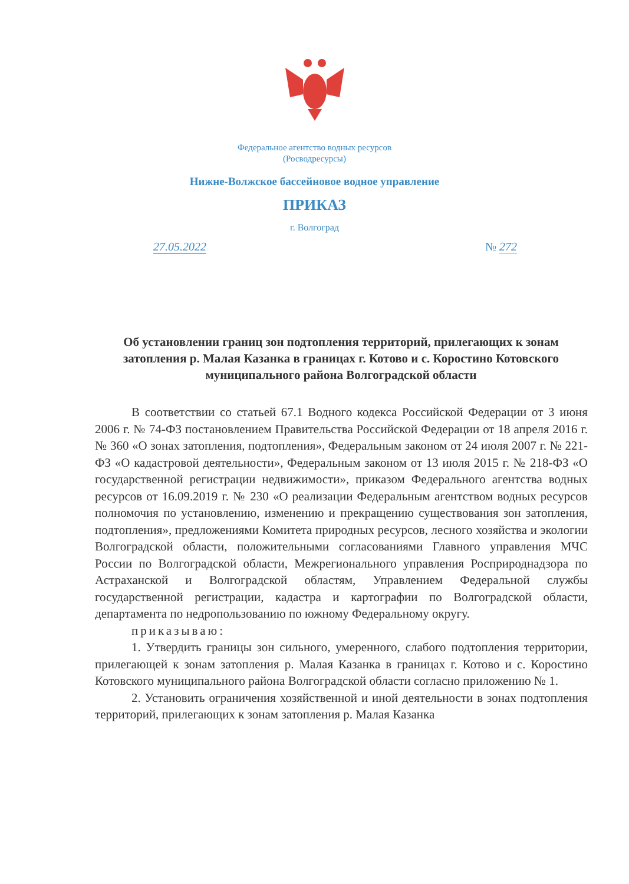Федеральное агентство водных ресурсов
(Росводресурсы)
Нижне-Волжское бассейновое водное управление
ПРИКАЗ
г. Волгоград
27.05.2022 № 272
Об установлении границ зон подтопления территорий, прилегающих к зонам затопления р. Малая Казанка в границах г. Котово и с. Коростино Котовского муниципального района Волгоградской области
В соответствии со статьей 67.1 Водного кодекса Российской Федерации от 3 июня 2006 г. № 74-ФЗ постановлением Правительства Российской Федерации от 18 апреля 2016 г. № 360 «О зонах затопления, подтопления», Федеральным законом от 24 июля 2007 г. № 221-ФЗ «О кадастровой деятельности», Федеральным законом от 13 июля 2015 г. № 218-ФЗ «О государственной регистрации недвижимости», приказом Федерального агентства водных ресурсов от 16.09.2019 г. № 230 «О реализации Федеральным агентством водных ресурсов полномочия по установлению, изменению и прекращению существования зон затопления, подтопления», предложениями Комитета природных ресурсов, лесного хозяйства и экологии Волгоградской области, положительными согласованиями Главного управления МЧС России по Волгоградской области, Межрегионального управления Росприроднадзора по Астраханской и Волгоградской областям, Управлением Федеральной службы государственной регистрации, кадастра и картографии по Волгоградской области, департамента по недропользованию по южному Федеральному округу.
приказываю:
1. Утвердить границы зон сильного, умеренного, слабого подтопления территории, прилегающей к зонам затопления р. Малая Казанка в границах г. Котово и с. Коростино Котовского муниципального района Волгоградской области согласно приложению № 1.
2. Установить ограничения хозяйственной и иной деятельности в зонах подтопления территорий, прилегающих к зонам затопления р. Малая Казанка